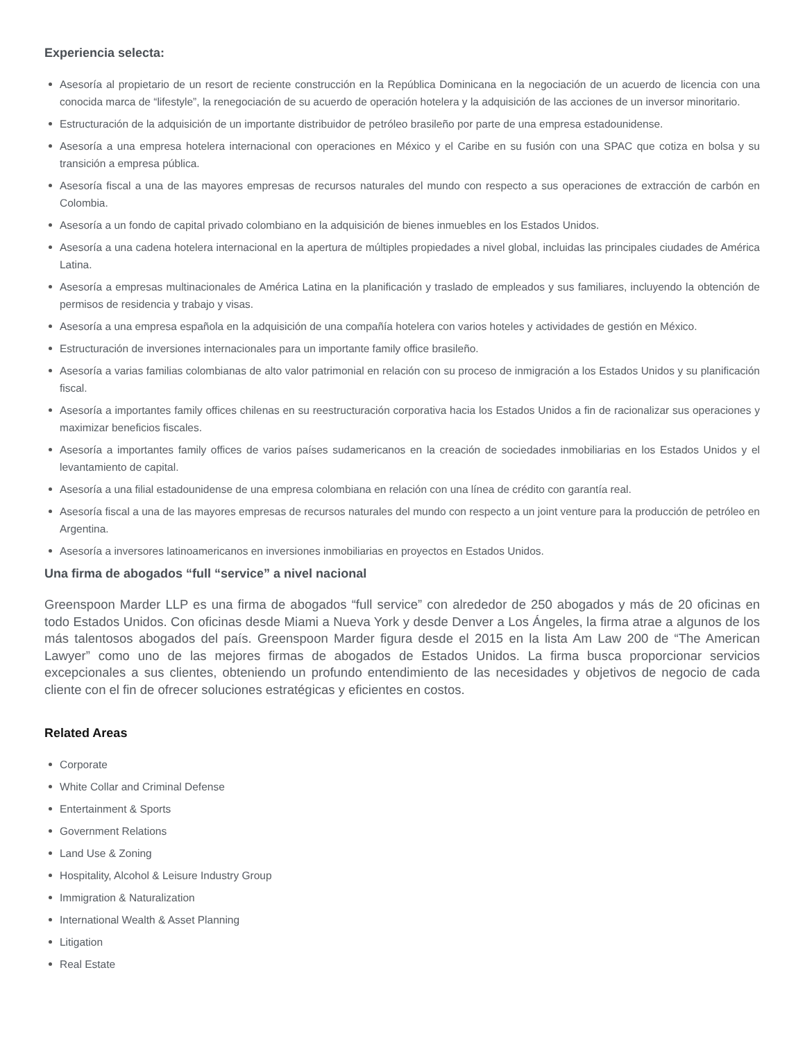Experiencia selecta:
Asesoría al propietario de un resort de reciente construcción en la República Dominicana en la negociación de un acuerdo de licencia con una conocida marca de “lifestyle”, la renegociación de su acuerdo de operación hotelera y la adquisición de las acciones de un inversor minoritario.
Estructuración de la adquisición de un importante distribuidor de petróleo brasileño por parte de una empresa estadounidense.
Asesoría a una empresa hotelera internacional con operaciones en México y el Caribe en su fusión con una SPAC que cotiza en bolsa y su transición a empresa pública.
Asesoría fiscal a una de las mayores empresas de recursos naturales del mundo con respecto a sus operaciones de extracción de carbón en Colombia.
Asesoría a un fondo de capital privado colombiano en la adquisición de bienes inmuebles en los Estados Unidos.
Asesoría a una cadena hotelera internacional en la apertura de múltiples propiedades a nivel global, incluidas las principales ciudades de América Latina.
Asesoría a empresas multinacionales de América Latina en la planificación y traslado de empleados y sus familiares, incluyendo la obtención de permisos de residencia y trabajo y visas.
Asesoría a una empresa española en la adquisición de una compañía hotelera con varios hoteles y actividades de gestión en México.
Estructuración de inversiones internacionales para un importante family office brasileño.
Asesoría a varias familias colombianas de alto valor patrimonial en relación con su proceso de inmigración a los Estados Unidos y su planificación fiscal.
Asesoría a importantes family offices chilenas en su reestructuración corporativa hacia los Estados Unidos a fin de racionalizar sus operaciones y maximizar beneficios fiscales.
Asesoría a importantes family offices de varios países sudamericanos en la creación de sociedades inmobiliarias en los Estados Unidos y el levantamiento de capital.
Asesoría a una filial estadounidense de una empresa colombiana en relación con una línea de crédito con garantía real.
Asesoría fiscal a una de las mayores empresas de recursos naturales del mundo con respecto a un joint venture para la producción de petróleo en Argentina.
Asesoría a inversores latinoamericanos en inversiones inmobiliarias en proyectos en Estados Unidos.
Una firma de abogados “full “service” a nivel nacional
Greenspoon Marder LLP es una firma de abogados “full service” con alrededor de 250 abogados y más de 20 oficinas en todo Estados Unidos. Con oficinas desde Miami a Nueva York y desde Denver a Los Ángeles, la firma atrae a algunos de los más talentosos abogados del país. Greenspoon Marder figura desde el 2015 en la lista Am Law 200 de “The American Lawyer” como uno de las mejores firmas de abogados de Estados Unidos. La firma busca proporcionar servicios excepcionales a sus clientes, obteniendo un profundo entendimiento de las necesidades y objetivos de negocio de cada cliente con el fin de ofrecer soluciones estratégicas y eficientes en costos.
Related Areas
Corporate
White Collar and Criminal Defense
Entertainment & Sports
Government Relations
Land Use & Zoning
Hospitality, Alcohol & Leisure Industry Group
Immigration & Naturalization
International Wealth & Asset Planning
Litigation
Real Estate